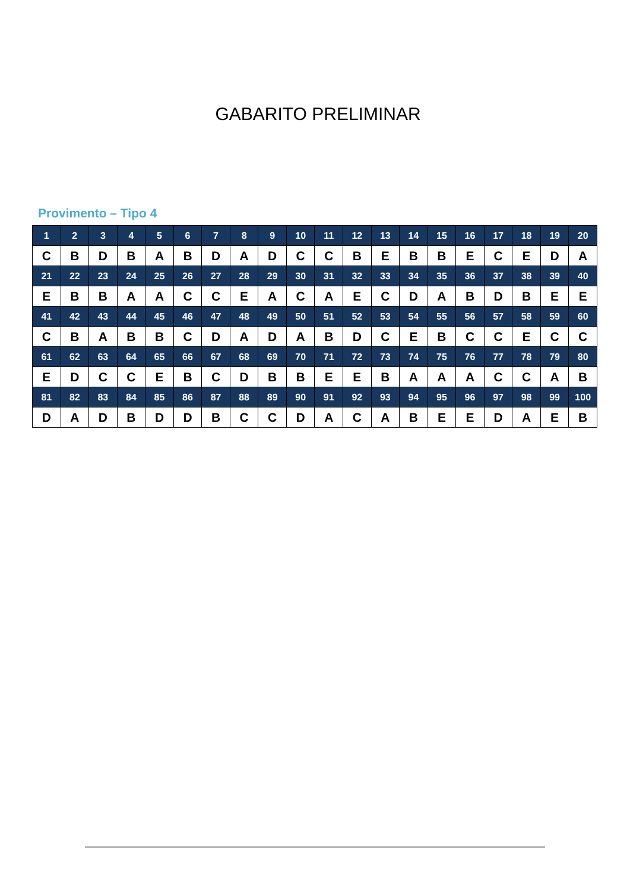GABARITO PRELIMINAR
Provimento – Tipo 4
| 1 | 2 | 3 | 4 | 5 | 6 | 7 | 8 | 9 | 10 | 11 | 12 | 13 | 14 | 15 | 16 | 17 | 18 | 19 | 20 |
| C | B | D | B | A | B | D | A | D | C | C | B | E | B | B | E | C | E | D | A |
| 21 | 22 | 23 | 24 | 25 | 26 | 27 | 28 | 29 | 30 | 31 | 32 | 33 | 34 | 35 | 36 | 37 | 38 | 39 | 40 |
| E | B | B | A | A | C | C | E | A | C | A | E | C | D | A | B | D | B | E | E |
| 41 | 42 | 43 | 44 | 45 | 46 | 47 | 48 | 49 | 50 | 51 | 52 | 53 | 54 | 55 | 56 | 57 | 58 | 59 | 60 |
| C | B | A | B | B | C | D | A | D | A | B | D | C | E | B | C | C | E | C | C |
| 61 | 62 | 63 | 64 | 65 | 66 | 67 | 68 | 69 | 70 | 71 | 72 | 73 | 74 | 75 | 76 | 77 | 78 | 79 | 80 |
| E | D | C | C | E | B | C | D | B | B | E | E | B | A | A | A | C | C | A | B |
| 81 | 82 | 83 | 84 | 85 | 86 | 87 | 88 | 89 | 90 | 91 | 92 | 93 | 94 | 95 | 96 | 97 | 98 | 99 | 100 |
| D | A | D | B | D | D | B | C | C | D | A | C | A | B | E | E | D | A | E | B |